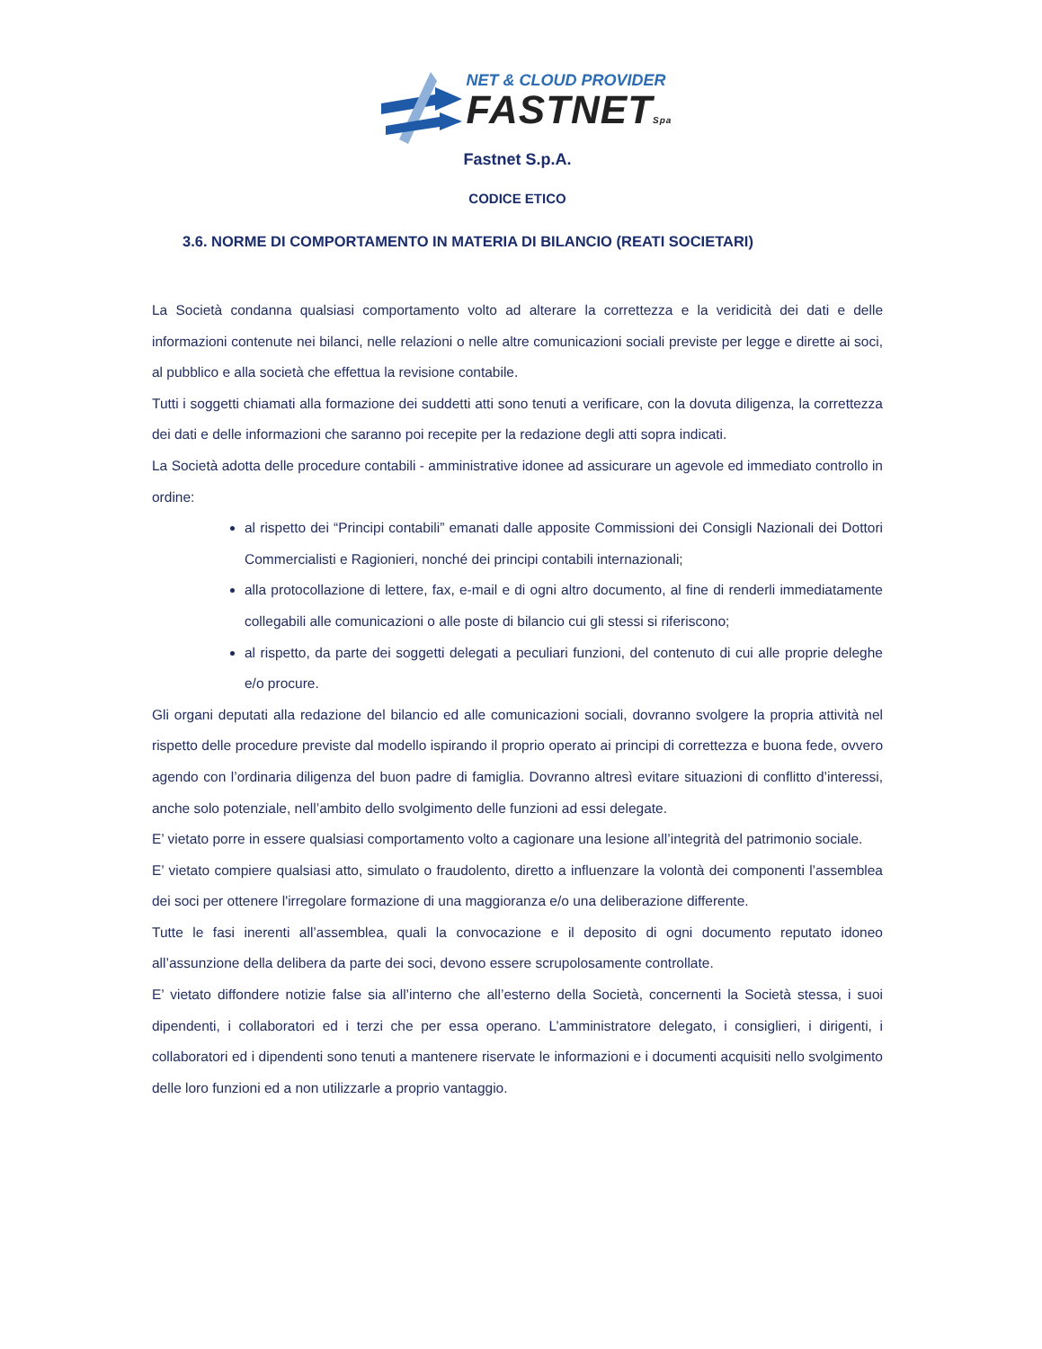NET & CLOUD PROVIDER
FASTNETSpa
Fastnet S.p.A.
CODICE ETICO
3.6. NORME DI COMPORTAMENTO IN MATERIA DI BILANCIO (REATI SOCIETARI)
La Società condanna qualsiasi comportamento volto ad alterare la correttezza e la veridicità dei dati e delle informazioni contenute nei bilanci, nelle relazioni o nelle altre comunicazioni sociali previste per legge e dirette ai soci, al pubblico e alla società che effettua la revisione contabile.
Tutti i soggetti chiamati alla formazione dei suddetti atti sono tenuti a verificare, con la dovuta diligenza, la correttezza dei dati e delle informazioni che saranno poi recepite per la redazione degli atti sopra indicati.
La Società adotta delle procedure contabili - amministrative idonee ad assicurare un agevole ed immediato controllo in ordine:
al rispetto dei “Principi contabili” emanati dalle apposite Commissioni dei Consigli Nazionali dei Dottori Commercialisti e Ragionieri, nonché dei principi contabili internazionali;
alla protocollazione di lettere, fax, e-mail e di ogni altro documento, al fine di renderli immediatamente collegabili alle comunicazioni o alle poste di bilancio cui gli stessi si riferiscono;
al rispetto, da parte dei soggetti delegati a peculiari funzioni, del contenuto di cui alle proprie deleghe e/o procure.
Gli organi deputati alla redazione del bilancio ed alle comunicazioni sociali, dovranno svolgere la propria attività nel rispetto delle procedure previste dal modello ispirando il proprio operato ai principi di correttezza e buona fede, ovvero agendo con l’ordinaria diligenza del buon padre di famiglia. Dovranno altresì evitare situazioni di conflitto d’interessi, anche solo potenziale, nell’ambito dello svolgimento delle funzioni ad essi delegate.
E’ vietato porre in essere qualsiasi comportamento volto a cagionare una lesione all’integrità del patrimonio sociale.
E’ vietato compiere qualsiasi atto, simulato o fraudolento, diretto a influenzare la volontà dei componenti l’assemblea dei soci per ottenere l'irregolare formazione di una maggioranza e/o una deliberazione differente.
Tutte le fasi inerenti all’assemblea, quali la convocazione e il deposito di ogni documento reputato idoneo all’assunzione della delibera da parte dei soci, devono essere scrupolosamente controllate.
E’ vietato diffondere notizie false sia all’interno che all’esterno della Società, concernenti la Società stessa, i suoi dipendenti, i collaboratori ed i terzi che per essa operano. L’amministratore delegato, i consiglieri, i dirigenti, i collaboratori ed i dipendenti sono tenuti a mantenere riservate le informazioni e i documenti acquisiti nello svolgimento delle loro funzioni ed a non utilizzarle a proprio vantaggio.